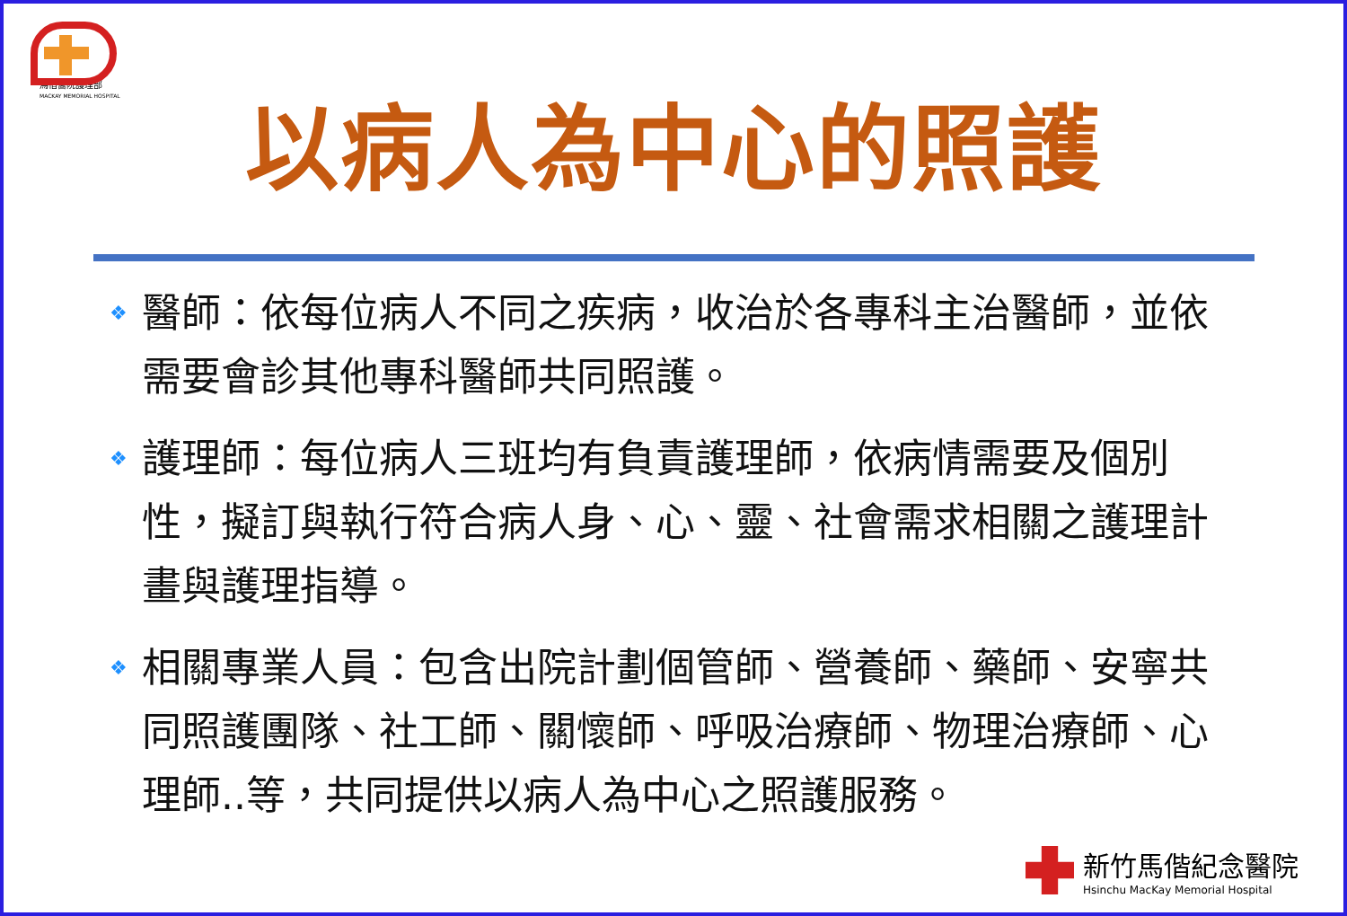馬偕醫院護理部
MACKAY MEMORIAL HOSPITAL
以病人為中心的照護
❖ 醫師：依每位病人不同之疾病，收治於各專科主治醫師，並依需要會診其他專科醫師共同照護。
❖ 護理師：每位病人三班均有負責護理師，依病情需要及個別性，擬訂與執行符合病人身、心、靈、社會需求相關之護理計畫與護理指導。
❖ 相關專業人員：包含出院計劃個管師、營養師、藥師、安寧共同照護團隊、社工師、關懷師、呼吸治療師、物理治療師、心理師..等，共同提供以病人為中心之照護服務。
新竹馬偕紀念醫院
Hsinchu MacKay Memorial Hospital